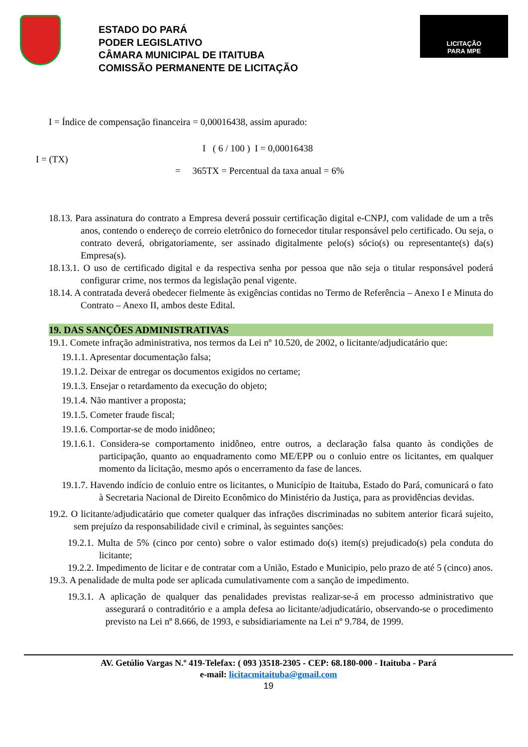ESTADO DO PARÁ
PODER LEGISLATIVO
CÂMARA MUNICIPAL DE ITAITUBA
COMISSÃO PERMANENTE DE LICITAÇÃO
LICITAÇÃO
PARA MPE
I = Índice de compensação financeira = 0,00016438, assim apurado:
I = (TX)
I ( 6 / 100 ) I = 0,00016438
= 365TX = Percentual da taxa anual = 6%
18.13. Para assinatura do contrato a Empresa deverá possuir certificação digital e-CNPJ, com validade de um a três anos, contendo o endereço de correio eletrônico do fornecedor titular responsável pelo certificado. Ou seja, o contrato deverá, obrigatoriamente, ser assinado digitalmente pelo(s) sócio(s) ou representante(s) da(s) Empresa(s).
18.13.1. O uso de certificado digital e da respectiva senha por pessoa que não seja o titular responsável poderá configurar crime, nos termos da legislação penal vigente.
18.14. A contratada deverá obedecer fielmente às exigências contidas no Termo de Referência – Anexo I e Minuta do Contrato – Anexo II, ambos deste Edital.
19. DAS SANÇÕES ADMINISTRATIVAS
19.1. Comete infração administrativa, nos termos da Lei nº 10.520, de 2002, o licitante/adjudicatário que:
19.1.1. Apresentar documentação falsa;
19.1.2. Deixar de entregar os documentos exigidos no certame;
19.1.3. Ensejar o retardamento da execução do objeto;
19.1.4. Não mantiver a proposta;
19.1.5. Cometer fraude fiscal;
19.1.6. Comportar-se de modo inidôneo;
19.1.6.1. Considera-se comportamento inidôneo, entre outros, a declaração falsa quanto às condições de participação, quanto ao enquadramento como ME/EPP ou o conluio entre os licitantes, em qualquer momento da licitação, mesmo após o encerramento da fase de lances.
19.1.7. Havendo indício de conluio entre os licitantes, o Município de Itaituba, Estado do Pará, comunicará o fato à Secretaria Nacional de Direito Econômico do Ministério da Justiça, para as providências devidas.
19.2. O licitante/adjudicatário que cometer qualquer das infrações discriminadas no subitem anterior ficará sujeito, sem prejuízo da responsabilidade civil e criminal, às seguintes sanções:
19.2.1. Multa de 5% (cinco por cento) sobre o valor estimado do(s) item(s) prejudicado(s) pela conduta do licitante;
19.2.2. Impedimento de licitar e de contratar com a União, Estado e Municipio, pelo prazo de até 5 (cinco) anos.
19.3. A penalidade de multa pode ser aplicada cumulativamente com a sanção de impedimento.
19.3.1. A aplicação de qualquer das penalidades previstas realizar-se-á em processo administrativo que assegurará o contraditório e a ampla defesa ao licitante/adjudicatário, observando-se o procedimento previsto na Lei nº 8.666, de 1993, e subsidiariamente na Lei nº 9.784, de 1999.
AV. Getúlio Vargas N.º 419-Telefax: ( 093 )3518-2305 - CEP: 68.180-000 - Itaituba - Pará
e-mail: licitacmitaituba@gmail.com
19